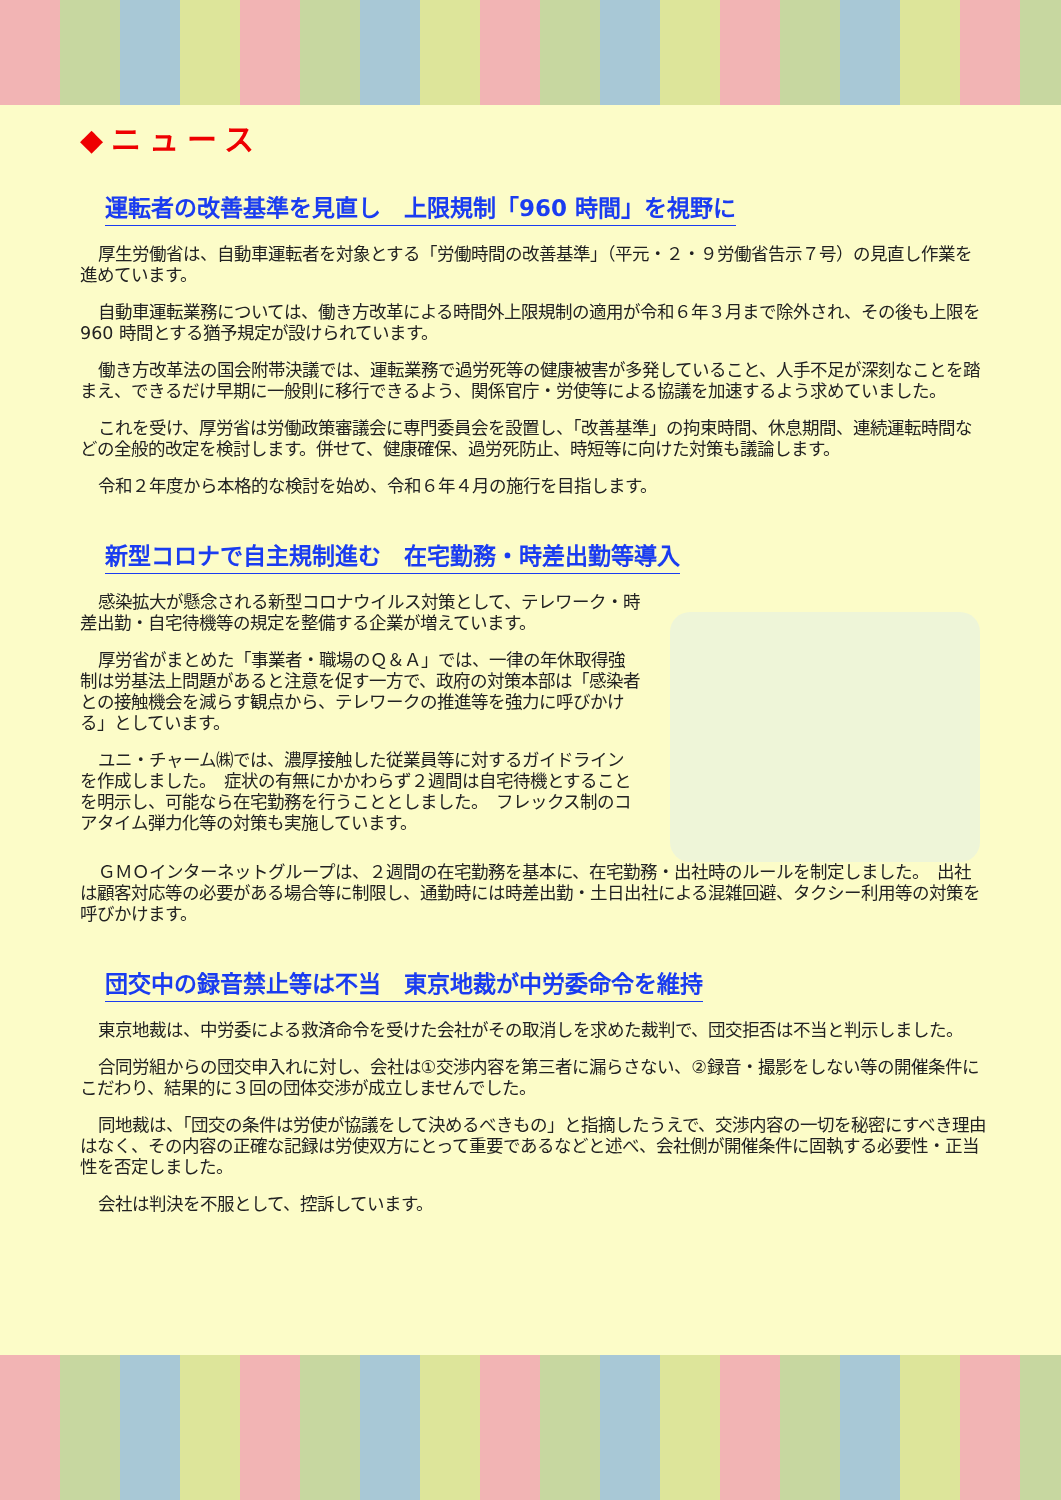◆ニュース
運転者の改善基準を見直し　上限規制「960 時間」を視野に
厚生労働省は、自動車運転者を対象とする「労働時間の改善基準」（平元・２・９労働省告示７号）の見直し作業を進めています。
自動車運転業務については、働き方改革による時間外上限規制の適用が令和６年３月まで除外され、その後も上限を 960 時間とする猶予規定が設けられています。
働き方改革法の国会附帯決議では、運転業務で過労死等の健康被害が多発していること、人手不足が深刻なことを踏まえ、できるだけ早期に一般則に移行できるよう、関係官庁・労使等による協議を加速するよう求めていました。
これを受け、厚労省は労働政策審議会に専門委員会を設置し、「改善基準」の拘束時間、休息期間、連続運転時間などの全般的改定を検討します。併せて、健康確保、過労死防止、時短等に向けた対策も議論します。
令和２年度から本格的な検討を始め、令和６年４月の施行を目指します。
新型コロナで自主規制進む　在宅勤務・時差出勤等導入
感染拡大が懸念される新型コロナウイルス対策として、テレワーク・時差出勤・自宅待機等の規定を整備する企業が増えています。
厚労省がまとめた「事業者・職場のＱ＆Ａ」では、一律の年休取得強制は労基法上問題があると注意を促す一方で、政府の対策本部は「感染者との接触機会を減らす観点から、テレワークの推進等を強力に呼びかける」としています。
ユニ・チャーム㈱では、濃厚接触した従業員等に対するガイドラインを作成しました。　症状の有無にかかわらず２週間は自宅待機とすることを明示し、可能なら在宅勤務を行うこととしました。　フレックス制のコアタイム弾力化等の対策も実施しています。
ＧＭＯインターネットグループは、２週間の在宅勤務を基本に、在宅勤務・出社時のルールを制定しました。　出社は顧客対応等の必要がある場合等に制限し、通勤時には時差出勤・土日出社による混雑回避、タクシー利用等の対策を呼びかけます。
団交中の録音禁止等は不当　東京地裁が中労委命令を維持
東京地裁は、中労委による救済命令を受けた会社がその取消しを求めた裁判で、団交拒否は不当と判示しました。
合同労組からの団交申入れに対し、会社は①交渉内容を第三者に漏らさない、②録音・撮影をしない等の開催条件にこだわり、結果的に３回の団体交渉が成立しませんでした。
同地裁は、「団交の条件は労使が協議をして決めるべきもの」と指摘したうえで、交渉内容の一切を秘密にすべき理由はなく、その内容の正確な記録は労使双方にとって重要であるなどと述べ、会社側が開催条件に固執する必要性・正当性を否定しました。
会社は判決を不服として、控訴しています。